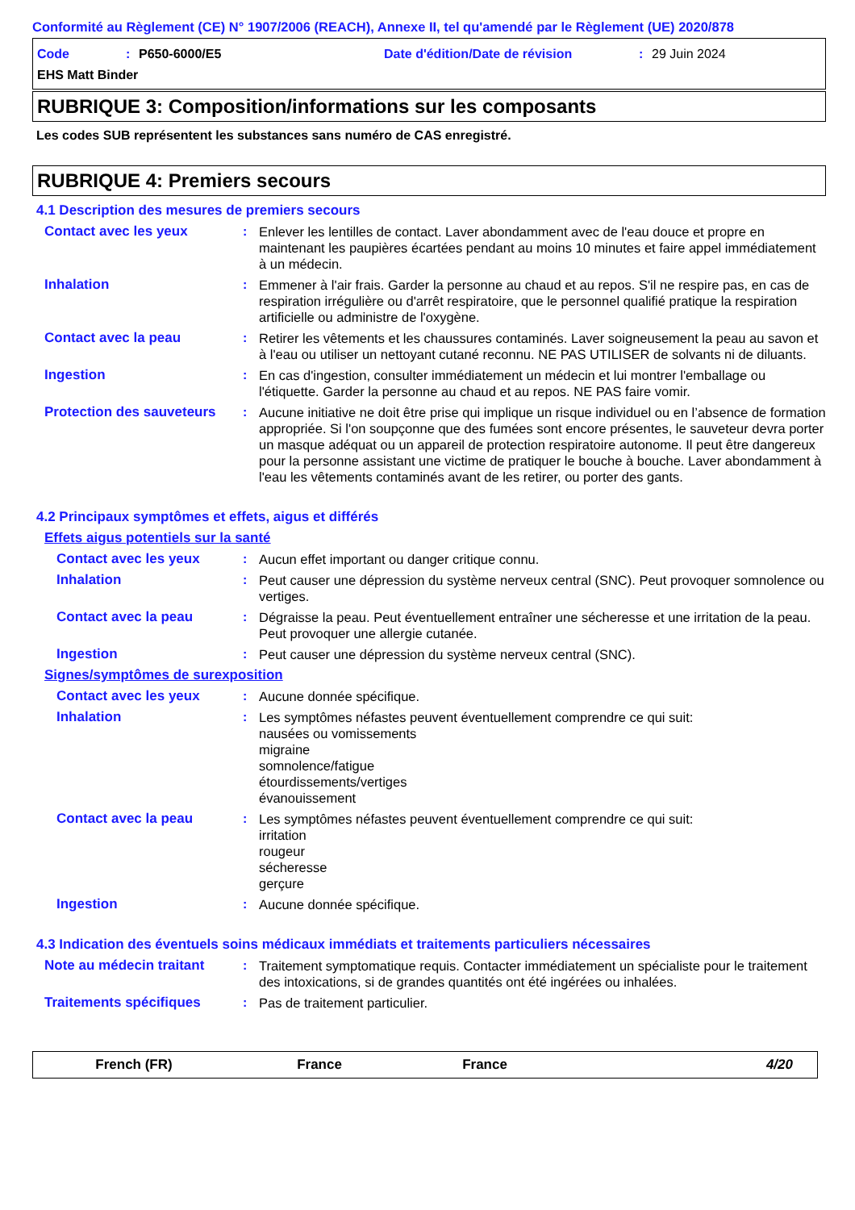Conformité au Règlement (CE) N° 1907/2006 (REACH), Annexe II, tel qu'amendé par le Règlement (UE) 2020/878
Code: P650-6000/E5 Date d'édition/Date de révision: 29 Juin 2024
EHS Matt Binder
RUBRIQUE 3: Composition/informations sur les composants
Les codes SUB représentent les substances sans numéro de CAS enregistré.
RUBRIQUE 4: Premiers secours
4.1 Description des mesures de premiers secours
Contact avec les yeux : Enlever les lentilles de contact. Laver abondamment avec de l'eau douce et propre en maintenant les paupières écartées pendant au moins 10 minutes et faire appel immédiatement à un médecin.
Inhalation : Emmener à l'air frais. Garder la personne au chaud et au repos. S'il ne respire pas, en cas de respiration irrégulière ou d'arrêt respiratoire, que le personnel qualifié pratique la respiration artificielle ou administre de l'oxygène.
Contact avec la peau : Retirer les vêtements et les chaussures contaminés. Laver soigneusement la peau au savon et à l'eau ou utiliser un nettoyant cutané reconnu. NE PAS UTILISER de solvants ni de diluants.
Ingestion : En cas d'ingestion, consulter immédiatement un médecin et lui montrer l'emballage ou l'étiquette. Garder la personne au chaud et au repos. NE PAS faire vomir.
Protection des sauveteurs
: Aucune initiative ne doit être prise qui implique un risque individuel ou en l’absence de formation appropriée. Si l'on soupçonne que des fumées sont encore présentes, le sauveteur devra porter un masque adéquat ou un appareil de protection respiratoire autonome. Il peut être dangereux pour la personne assistant une victime de pratiquer le bouche à bouche. Laver abondamment à l'eau les vêtements contaminés avant de les retirer, ou porter des gants.
4.2 Principaux symptômes et effets, aigus et différés
Effets aigus potentiels sur la santé
Contact avec les yeux : Aucun effet important ou danger critique connu.
Inhalation : Peut causer une dépression du système nerveux central (SNC). Peut provoquer somnolence ou vertiges.
Contact avec la peau : Dégraisse la peau. Peut éventuellement entraîner une sécheresse et une irritation de la peau. Peut provoquer une allergie cutanée.
Ingestion : Peut causer une dépression du système nerveux central (SNC).
Signes/symptômes de surexposition
Contact avec les yeux : Aucune donnée spécifique.
Inhalation : Les symptômes néfastes peuvent éventuellement comprendre ce qui suit:
nausées ou vomissements
migraine
somnolence/fatigue
étourdissements/vertiges
évanouissement
Contact avec la peau : Les symptômes néfastes peuvent éventuellement comprendre ce qui suit:
irritation
rougeur
sécheresse
gerçure
Ingestion : Aucune donnée spécifique.
4.3 Indication des éventuels soins médicaux immédiats et traitements particuliers nécessaires
Note au médecin traitant : Traitement symptomatique requis. Contacter immédiatement un spécialiste pour le traitement des intoxications, si de grandes quantités ont été ingérées ou inhalées.
Traitements spécifiques : Pas de traitement particulier.
French (FR) France France 4/20